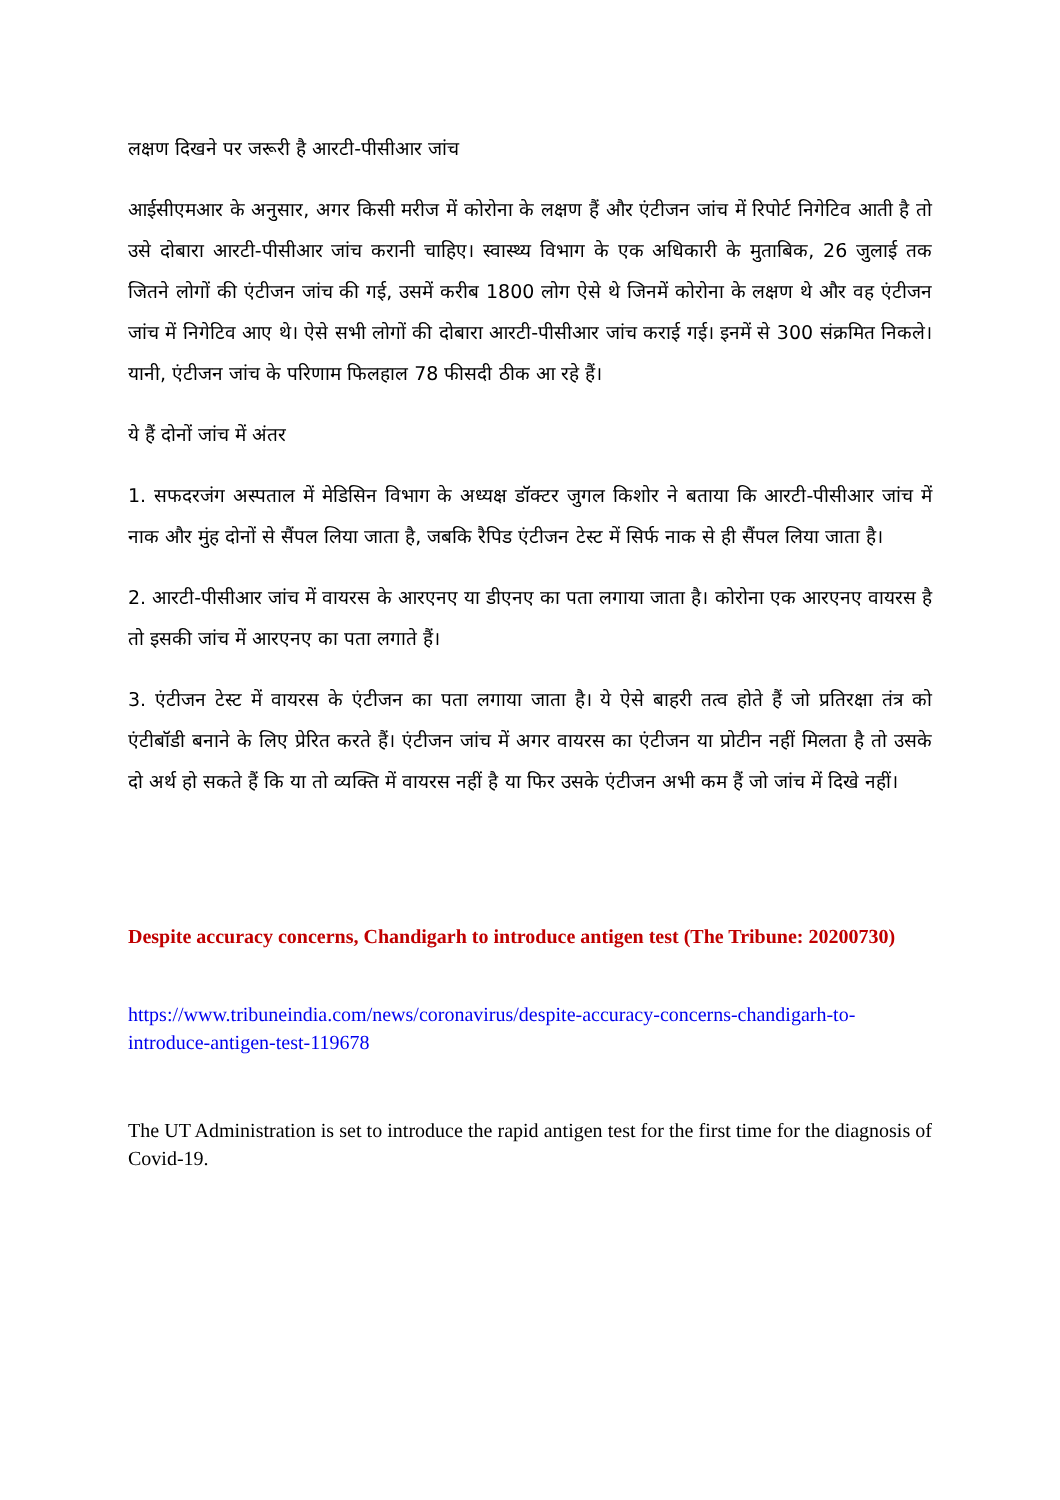लक्षण दिखने पर जरूरी है आरटी-पीसीआर जांच
आईसीएमआर के अनुसार, अगर किसी मरीज में कोरोना के लक्षण हैं और एंटीजन जांच में रिपोर्ट निगेटिव आती है तो उसे दोबारा आरटी-पीसीआर जांच करानी चाहिए। स्वास्थ्य विभाग के एक अधिकारी के मुताबिक, 26 जुलाई तक जितने लोगों की एंटीजन जांच की गई, उसमें करीब 1800 लोग ऐसे थे जिनमें कोरोना के लक्षण थे और वह एंटीजन जांच में निगेटिव आए थे। ऐसे सभी लोगों की दोबारा आरटी-पीसीआर जांच कराई गई। इनमें से 300 संक्रमित निकले। यानी, एंटीजन जांच के परिणाम फिलहाल 78 फीसदी ठीक आ रहे हैं।
ये हैं दोनों जांच में अंतर
1. सफदरजंग अस्पताल में मेडिसिन विभाग के अध्यक्ष डॉक्टर जुगल किशोर ने बताया कि आरटी-पीसीआर जांच में नाक और मुंह दोनों से सैंपल लिया जाता है, जबकि रैपिड एंटीजन टेस्ट में सिर्फ नाक से ही सैंपल लिया जाता है।
2. आरटी-पीसीआर जांच में वायरस के आरएनए या डीएनए का पता लगाया जाता है। कोरोना एक आरएनए वायरस है तो इसकी जांच में आरएनए का पता लगाते हैं।
3. एंटीजन टेस्ट में वायरस के एंटीजन का पता लगाया जाता है। ये ऐसे बाहरी तत्व होते हैं जो प्रतिरक्षा तंत्र को एंटीबॉडी बनाने के लिए प्रेरित करते हैं। एंटीजन जांच में अगर वायरस का एंटीजन या प्रोटीन नहीं मिलता है तो उसके दो अर्थ हो सकते हैं कि या तो व्यक्ति में वायरस नहीं है या फिर उसके एंटीजन अभी कम हैं जो जांच में दिखे नहीं।
Despite accuracy concerns, Chandigarh to introduce antigen test (The Tribune: 20200730)
https://www.tribuneindia.com/news/coronavirus/despite-accuracy-concerns-chandigarh-to-introduce-antigen-test-119678
The UT Administration is set to introduce the rapid antigen test for the first time for the diagnosis of Covid-19.